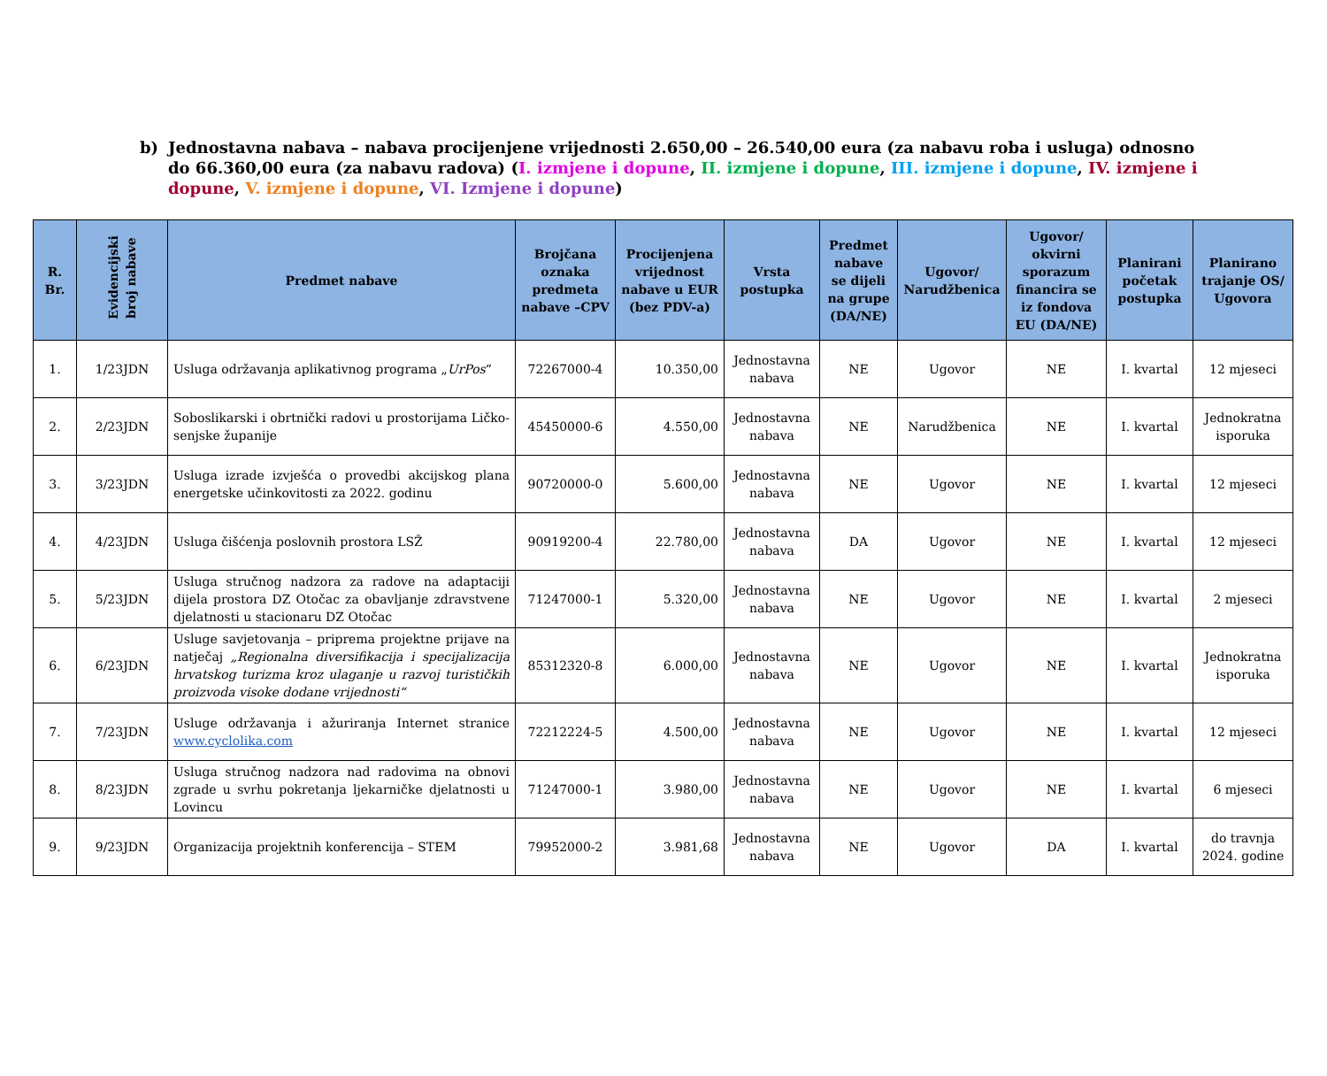b) Jednostavna nabava – nabava procijenjene vrijednosti 2.650,00 – 26.540,00 eura (za nabavu roba i usluga) odnosno do 66.360,00 eura (za nabavu radova) (I. izmjene i dopune, II. izmjene i dopune, III. izmjene i dopune, IV. izmjene i dopune, V. izmjene i dopune, VI. Izmjene i dopune)
| R. Br. | Evidencijski broj nabave | Predmet nabave | Brojčana oznaka predmeta nabave –CPV | Procijenjena vrijednost nabave u EUR (bez PDV-a) | Vrsta postupka | Predmet nabave se dijeli na grupe (DA/NE) | Ugovor/ Narudžbenica | Ugovor/ okvirni sporazum financira se iz fondova EU (DA/NE) | Planirani početak postupka | Planirano trajanje OS/ Ugovora |
| --- | --- | --- | --- | --- | --- | --- | --- | --- | --- | --- |
| 1. | 1/23JDN | Usluga održavanja aplikativnog programa „ UrPos “ | 72267000-4 | 10.350,00 | Jednostavna nabava | NE | Ugovor | NE | I. kvartal | 12 mjeseci |
| 2. | 2/23JDN | Soboslikarski i obrtnički radovi u prostorijama Ličko-senjske županije | 45450000-6 | 4.550,00 | Jednostavna nabava | NE | Narudžbenica | NE | I. kvartal | Jednokratna isporuka |
| 3. | 3/23JDN | Usluga izrade izvješća o provedbi akcijskog plana energetske učinkovitosti za 2022. godinu | 90720000-0 | 5.600,00 | Jednostavna nabava | NE | Ugovor | NE | I. kvartal | 12 mjeseci |
| 4. | 4/23JDN | Usluga čišćenja poslovnih prostora LSŽ | 90919200-4 | 22.780,00 | Jednostavna nabava | DA | Ugovor | NE | I. kvartal | 12 mjeseci |
| 5. | 5/23JDN | Usluga stručnog nadzora za radove na adaptaciji dijela prostora DZ Otočac za obavljanje zdravstvene djelatnosti u stacionaru DZ Otočac | 71247000-1 | 5.320,00 | Jednostavna nabava | NE | Ugovor | NE | I. kvartal | 2 mjeseci |
| 6. | 6/23JDN | Usluge savjetovanja – priprema projektne prijave na natječaj „Regionalna diversifikacija i specijalizacija hrvatskog turizma kroz ulaganje u razvoj turističkih proizvoda visoke dodane vrijednosti“ | 85312320-8 | 6.000,00 | Jednostavna nabava | NE | Ugovor | NE | I. kvartal | Jednokratna isporuka |
| 7. | 7/23JDN | Usluge održavanja i ažuriranja Internet stranice www.cyclolika.com | 72212224-5 | 4.500,00 | Jednostavna nabava | NE | Ugovor | NE | I. kvartal | 12 mjeseci |
| 8. | 8/23JDN | Usluga stručnog nadzora nad radovima na obnovi zgrade u svrhu pokretanja ljekarničke djelatnosti u Lovincu | 71247000-1 | 3.980,00 | Jednostavna nabava | NE | Ugovor | NE | I. kvartal | 6 mjeseci |
| 9. | 9/23JDN | Organizacija projektnih konferencija – STEM | 79952000-2 | 3.981,68 | Jednostavna nabava | NE | Ugovor | DA | I. kvartal | do travnja 2024. godine |